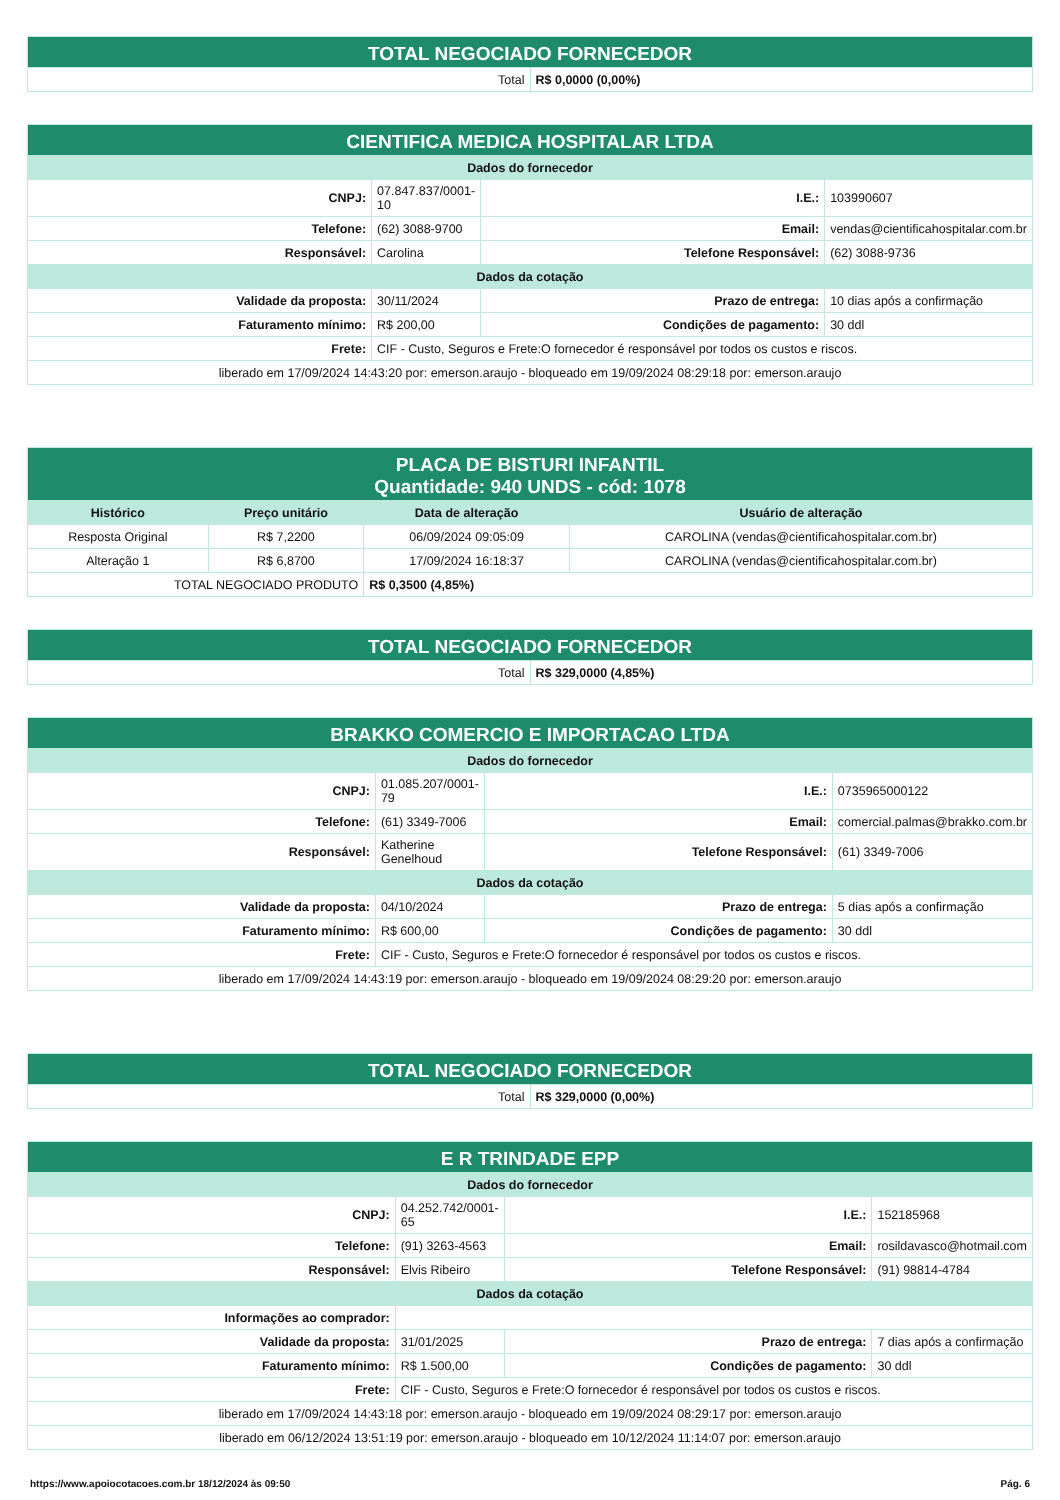| TOTAL NEGOCIADO FORNECEDOR | |
| Total | R$ 0,0000 (0,00%) |
| CIENTIFICA MEDICA HOSPITALAR LTDA | | | |
| Dados do fornecedor | | | |
| CNPJ: | 07.847.837/0001-10 | I.E.: | 103990607 |
| Telefone: | (62) 3088-9700 | Email: | vendas@cientificahospitalar.com.br |
| Responsável: | Carolina | Telefone Responsável: | (62) 3088-9736 |
| Dados da cotação | | | |
| Validade da proposta: | 30/11/2024 | Prazo de entrega: | 10 dias após a confirmação |
| Faturamento mínimo: | R$ 200,00 | Condições de pagamento: | 30 ddl |
| Frete: | CIF - Custo, Seguros e Frete:O fornecedor é responsável por todos os custos e riscos. | | |
| liberado em 17/09/2024 14:43:20 por: emerson.araujo - bloqueado em 19/09/2024 08:29:18 por: emerson.araujo | | | |
| PLACA DE BISTURI INFANTIL Quantidade: 940 UNDS - cód: 1078 | | | |
| Histórico | Preço unitário | Data de alteração | Usuário de alteração |
| Resposta Original | R$ 7,2200 | 06/09/2024 09:05:09 | CAROLINA (vendas@cientificahospitalar.com.br) |
| Alteração 1 | R$ 6,8700 | 17/09/2024 16:18:37 | CAROLINA (vendas@cientificahospitalar.com.br) |
| TOTAL NEGOCIADO PRODUTO | | R$ 0,3500 (4,85%) | |
| TOTAL NEGOCIADO FORNECEDOR | |
| Total | R$ 329,0000 (4,85%) |
| BRAKKO COMERCIO E IMPORTACAO LTDA | | | |
| Dados do fornecedor | | | |
| CNPJ: | 01.085.207/0001-79 | I.E.: | 0735965000122 |
| Telefone: | (61) 3349-7006 | Email: | comercial.palmas@brakko.com.br |
| Responsável: | Katherine Genelhoud | Telefone Responsável: | (61) 3349-7006 |
| Dados da cotação | | | |
| Validade da proposta: | 04/10/2024 | Prazo de entrega: | 5 dias após a confirmação |
| Faturamento mínimo: | R$ 600,00 | Condições de pagamento: | 30 ddl |
| Frete: | CIF - Custo, Seguros e Frete:O fornecedor é responsável por todos os custos e riscos. | | |
| liberado em 17/09/2024 14:43:19 por: emerson.araujo - bloqueado em 19/09/2024 08:29:20 por: emerson.araujo | | | |
| TOTAL NEGOCIADO FORNECEDOR | |
| Total | R$ 329,0000 (0,00%) |
| E R TRINDADE EPP | | | |
| Dados do fornecedor | | | |
| CNPJ: | 04.252.742/0001-65 | I.E.: | 152185968 |
| Telefone: | (91) 3263-4563 | Email: | rosildavasco@hotmail.com |
| Responsável: | Elvis Ribeiro | Telefone Responsável: | (91) 98814-4784 |
| Dados da cotação | | | |
| Informações ao comprador: | | | |
| Validade da proposta: | 31/01/2025 | Prazo de entrega: | 7 dias após a confirmação |
| Faturamento mínimo: | R$ 1.500,00 | Condições de pagamento: | 30 ddl |
| Frete: | CIF - Custo, Seguros e Frete:O fornecedor é responsável por todos os custos e riscos. | | |
| liberado em 17/09/2024 14:43:18 por: emerson.araujo - bloqueado em 19/09/2024 08:29:17 por: emerson.araujo | | | |
| liberado em 06/12/2024 13:51:19 por: emerson.araujo - bloqueado em 10/12/2024 11:14:07 por: emerson.araujo | | | |
https://www.apoiocotacoes.com.br 18/12/2024 às 09:50 Pág. 6